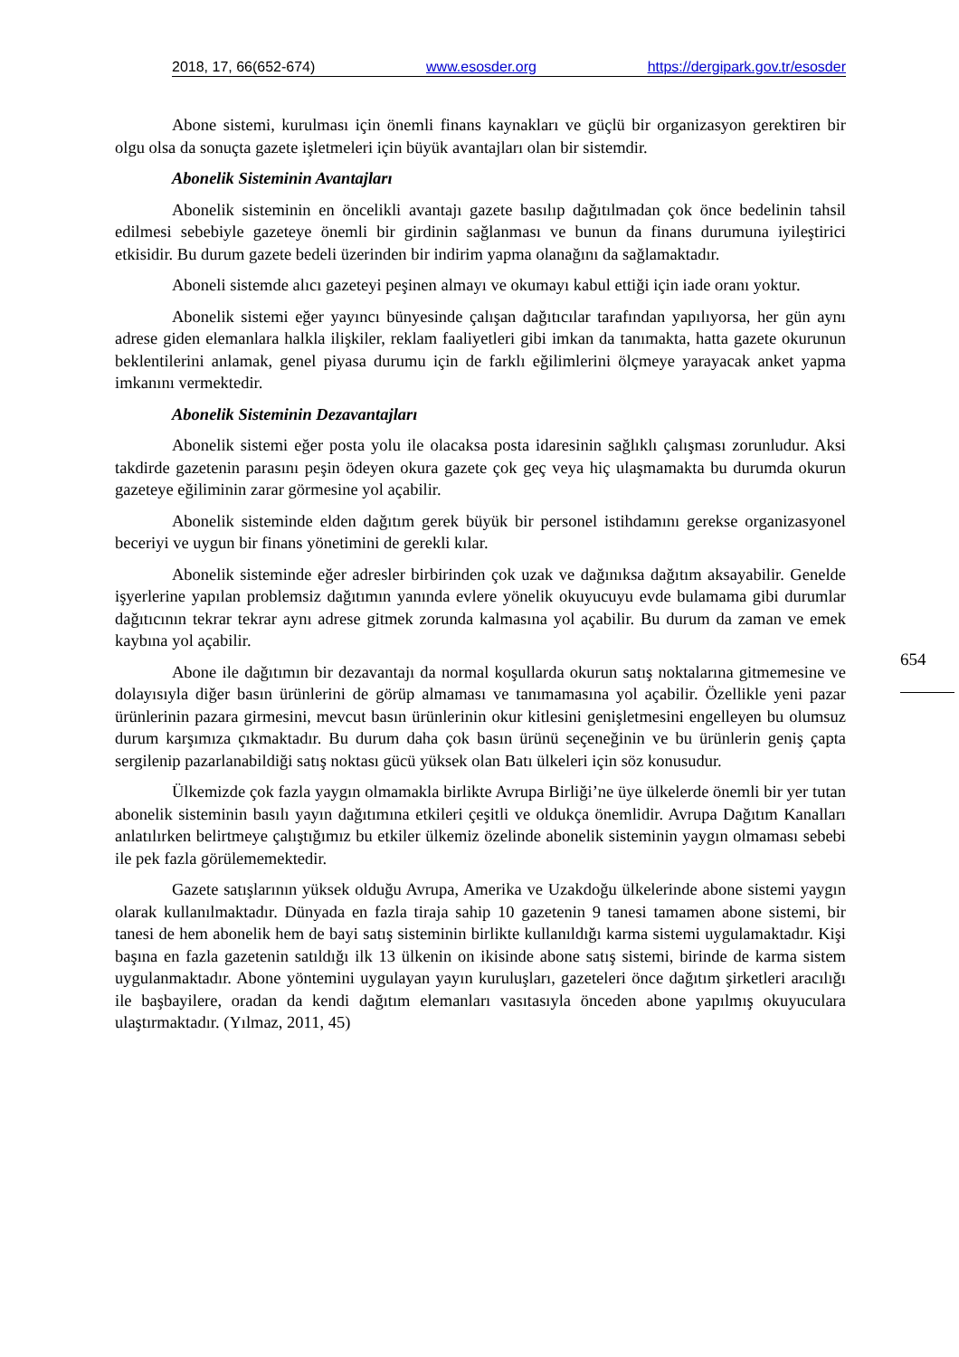2018, 17, 66(652-674) www.esosder.org https://dergipark.gov.tr/esosder
Abone sistemi, kurulması için önemli finans kaynakları ve güçlü bir organizasyon gerektiren bir olgu olsa da sonuçta gazete işletmeleri için büyük avantajları olan bir sistemdir.
Abonelik Sisteminin Avantajları
Abonelik sisteminin en öncelikli avantajı gazete basılıp dağıtılmadan çok önce bedelinin tahsil edilmesi sebebiyle gazeteye önemli bir girdinin sağlanması ve bunun da finans durumuna iyileştirici etkisidir. Bu durum gazete bedeli üzerinden bir indirim yapma olanağını da sağlamaktadır.
Aboneli sistemde alıcı gazeteyi peşinen almayı ve okumayı kabul ettiği için iade oranı yoktur.
Abonelik sistemi eğer yayıncı bünyesinde çalışan dağıtıcılar tarafından yapılıyorsa, her gün aynı adrese giden elemanlara halkla ilişkiler, reklam faaliyetleri gibi imkan da tanımakta, hatta gazete okurunun beklentilerini anlamak, genel piyasa durumu için de farklı eğilimlerini ölçmeye yarayacak anket yapma imkanını vermektedir.
Abonelik Sisteminin Dezavantajları
Abonelik sistemi eğer posta yolu ile olacaksa posta idaresinin sağlıklı çalışması zorunludur. Aksi takdirde gazetenin parasını peşin ödeyen okura gazete çok geç veya hiç ulaşmamakta bu durumda okurun gazeteye eğiliminin zarar görmesine yol açabilir.
Abonelik sisteminde elden dağıtım gerek büyük bir personel istihdamını gerekse organizasyonel beceriyi ve uygun bir finans yönetimini de gerekli kılar.
Abonelik sisteminde eğer adresler birbirinden çok uzak ve dağınıksa dağıtım aksayabilir. Genelde işyerlerine yapılan problemsiz dağıtımın yanında evlere yönelik okuyucuyu evde bulamama gibi durumlar dağıtıcının tekrar tekrar aynı adrese gitmek zorunda kalmasına yol açabilir. Bu durum da zaman ve emek kaybına yol açabilir.
Abone ile dağıtımın bir dezavantajı da normal koşullarda okurun satış noktalarına gitmemesine ve dolayısıyla diğer basın ürünlerini de görüp almaması ve tanımamasına yol açabilir. Özellikle yeni pazar ürünlerinin pazara girmesini, mevcut basın ürünlerinin okur kitlesini genişletmesini engelleyen bu olumsuz durum karşımıza çıkmaktadır. Bu durum daha çok basın ürünü seçeneğinin ve bu ürünlerin geniş çapta sergilenip pazarlanabildiği satış noktası gücü yüksek olan Batı ülkeleri için söz konusudur.
Ülkemizde çok fazla yaygın olmamakla birlikte Avrupa Birliği’ne üye ülkelerde önemli bir yer tutan abonelik sisteminin basılı yayın dağıtımına etkileri çeşitli ve oldukça önemlidir. Avrupa Dağıtım Kanalları anlatılırken belirtmeye çalıştığımız bu etkiler ülkemiz özelinde abonelik sisteminin yaygın olmaması sebebi ile pek fazla görülememektedir.
Gazete satışlarının yüksek olduğu Avrupa, Amerika ve Uzakdoğu ülkelerinde abone sistemi yaygın olarak kullanılmaktadır. Dünyada en fazla tiraja sahip 10 gazetenin 9 tanesi tamamen abone sistemi, bir tanesi de hem abonelik hem de bayi satış sisteminin birlikte kullanıldığı karma sistemi uygulamaktadır. Kişi başına en fazla gazetenin satıldığı ilk 13 ülkenin on ikisinde abone satış sistemi, birinde de karma sistem uygulanmaktadır. Abone yöntemini uygulayan yayın kuruluşları, gazeteleri önce dağıtım şirketleri aracılığı ile başbayilere, oradan da kendi dağıtım elemanları vasıtasıyla önceden abone yapılmış okuyuculara ulaştırmaktadır. (Yılmaz, 2011, 45)
654